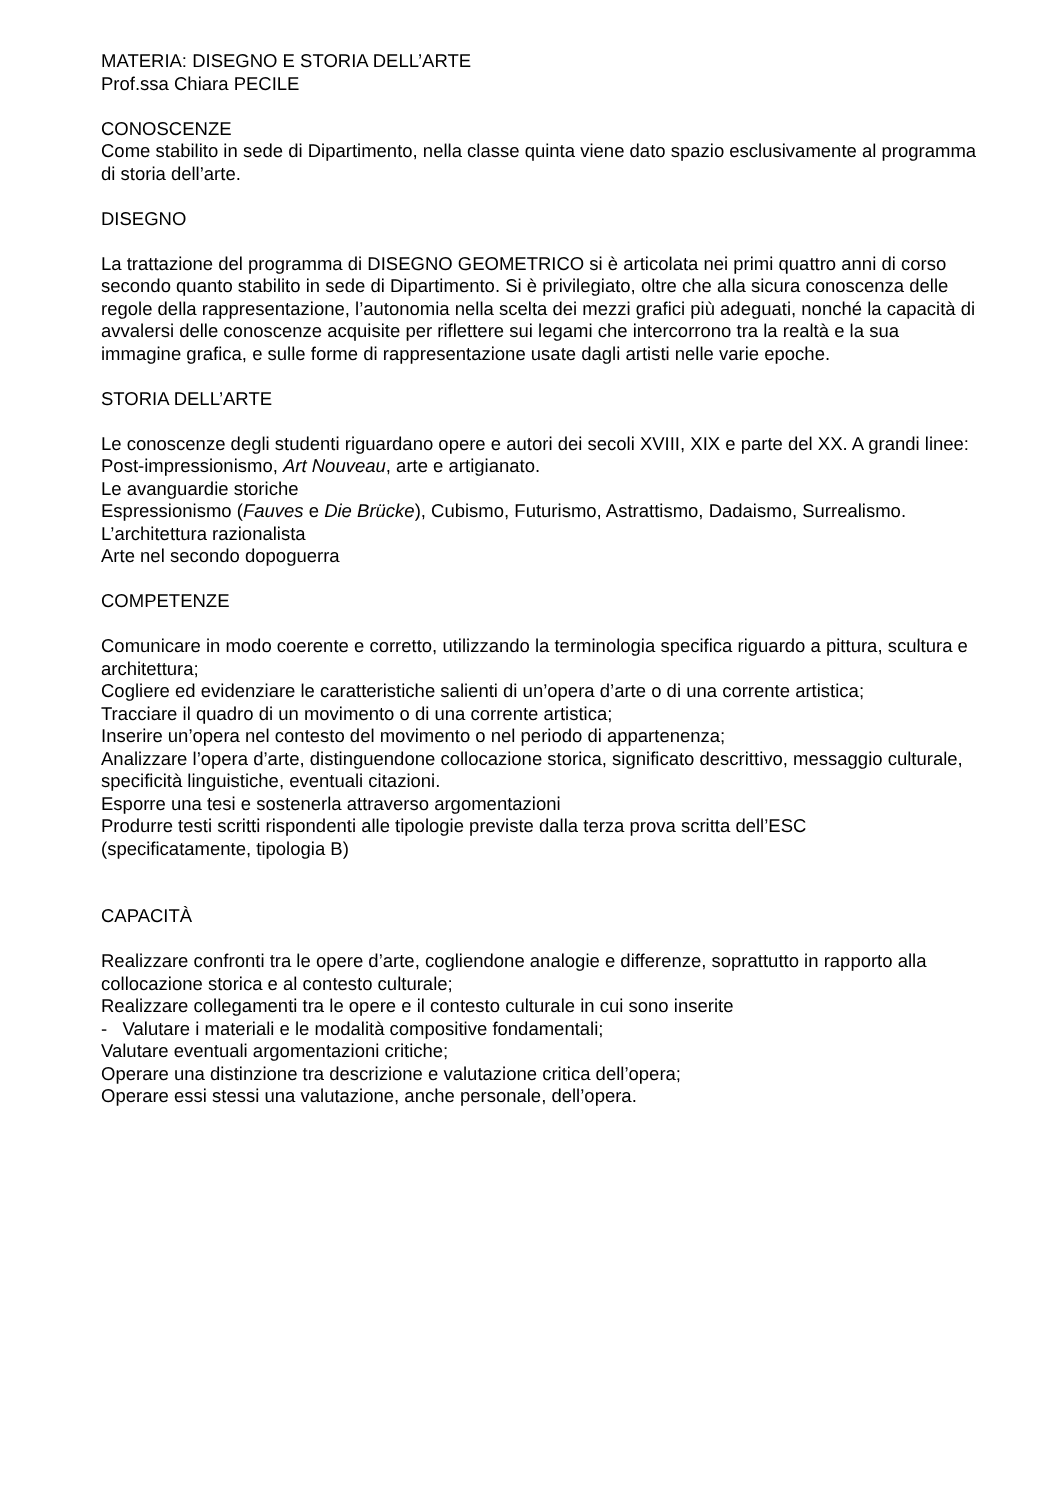MATERIA: DISEGNO E STORIA DELL’ARTE
Prof.ssa Chiara PECILE
CONOSCENZE
Come stabilito in sede di Dipartimento, nella classe quinta viene dato spazio esclusivamente al programma
di storia dell’arte.
DISEGNO
La trattazione del programma di DISEGNO GEOMETRICO si è articolata nei primi quattro anni di corso secondo quanto stabilito in sede di Dipartimento. Si è privilegiato, oltre che alla sicura conoscenza delle regole della rappresentazione, l’autonomia nella scelta dei mezzi grafici più adeguati, nonché la capacità di avvalersi delle conoscenze acquisite per riflettere sui legami che intercorrono tra la realtà e la sua immagine grafica, e sulle forme di rappresentazione usate dagli artisti nelle varie epoche.
STORIA DELL’ARTE
Le conoscenze degli studenti riguardano opere e autori dei secoli XVIII, XIX e parte del XX. A grandi linee:
Post-impressionismo, Art Nouveau, arte e artigianato.
Le avanguardie storiche
Espressionismo (Fauves e Die Brücke), Cubismo, Futurismo, Astrattismo, Dadaismo, Surrealismo.
L’architettura razionalista
Arte nel secondo dopoguerra
COMPETENZE
Comunicare in modo coerente e corretto, utilizzando la terminologia specifica riguardo a pittura, scultura e architettura;
Cogliere ed evidenziare le caratteristiche salienti di un’opera d’arte o di una corrente artistica;
Tracciare il quadro di un movimento o di una corrente artistica;
Inserire un’opera nel contesto del movimento o nel periodo di appartenenza;
Analizzare l’opera d’arte, distinguendone collocazione storica, significato descrittivo, messaggio culturale, specificità linguistiche, eventuali citazioni.
Esporre una tesi e sostenerla attraverso argomentazioni
Produrre testi scritti rispondenti alle tipologie previste dalla terza prova scritta dell’ESC
(specificatamente, tipologia B)
CAPACITÀ
Realizzare confronti tra le opere d’arte, cogliendone analogie e differenze, soprattutto in rapporto alla collocazione storica e al contesto culturale;
Realizzare collegamenti tra le opere e il contesto culturale in cui sono inserite
- Valutare i materiali e le modalità compositive fondamentali;
Valutare eventuali argomentazioni critiche;
Operare una distinzione tra descrizione e valutazione critica dell’opera;
Operare essi stessi una valutazione, anche personale, dell’opera.